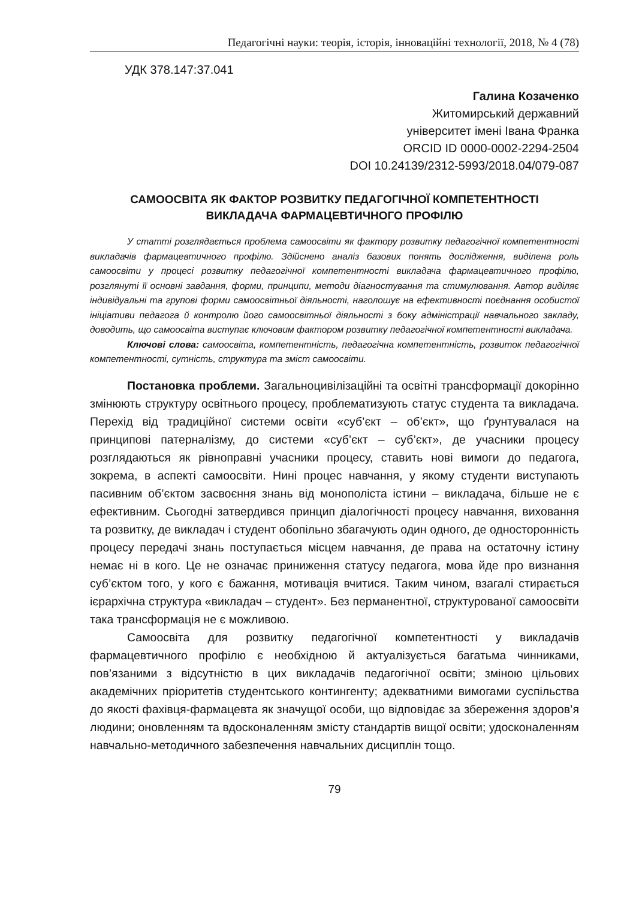Педагогічні науки: теорія, історія, інноваційні технології, 2018, № 4 (78)
УДК 378.147:37.041
Галина Козаченко
Житомирський державний
університет імені Івана Франка
ORCID ID 0000-0002-2294-2504
DOI 10.24139/2312-5993/2018.04/079-087
САМООСВІТА ЯК ФАКТОР РОЗВИТКУ ПЕДАГОГІЧНОЇ КОМПЕТЕНТНОСТІ
ВИКЛАДАЧА ФАРМАЦЕВТИЧНОГО ПРОФІЛЮ
У статті розглядається проблема самоосвіти як фактору розвитку педагогічної компетентності викладачів фармацевтичного профілю. Здійснено аналіз базових понять дослідження, виділена роль самоосвіти у процесі розвитку педагогічної компетентності викладача фармацевтичного профілю, розглянуті її основні завдання, форми, принципи, методи діагностування та стимулювання. Автор виділяє індивідуальні та групові форми самоосвітньої діяльності, наголошує на ефективності поєднання особистої ініціативи педагога й контролю його самоосвітньої діяльності з боку адміністрації навчального закладу, доводить, що самоосвіта виступає ключовим фактором розвитку педагогічної компетентності викладача.
Ключові слова: самоосвіта, компетентність, педагогічна компетентність, розвиток педагогічної компетентності, сутність, структура та зміст самоосвіти.
Постановка проблеми. Загальноцивілізаційні та освітні трансформації докорінно змінюють структуру освітнього процесу, проблематизують статус студента та викладача. Перехід від традиційної системи освіти «суб’єкт – об’єкт», що ґрунтувалася на принципові патерналізму, до системи «суб’єкт – суб’єкт», де учасники процесу розглядаються як рівноправні учасники процесу, ставить нові вимоги до педагога, зокрема, в аспекті самоосвіти. Нині процес навчання, у якому студенти виступають пасивним об’єктом засвоєння знань від монополіста істини – викладача, більше не є ефективним. Сьогодні затвердився принцип діалогічності процесу навчання, виховання та розвитку, де викладач і студент обопільно збагачують один одного, де односторонність процесу передачі знань поступається місцем навчання, де права на остаточну істину немає ні в кого. Це не означає приниження статусу педагога, мова йде про визнання суб’єктом того, у кого є бажання, мотивація вчитися. Таким чином, взагалі стирається ієрархічна структура «викладач – студент». Без перманентної, структурованої самоосвіти така трансформація не є можливою.
Самоосвіта для розвитку педагогічної компетентності у викладачів фармацевтичного профілю є необхідною й актуалізується багатьма чинниками, пов’язаними з відсутністю в цих викладачів педагогічної освіти; зміною цільових академічних пріоритетів студентського контингенту; адекватними вимогами суспільства до якості фахівця-фармацевта як значущої особи, що відповідає за збереження здоров’я людини; оновленням та вдосконаленням змісту стандартів вищої освіти; удосконаленням навчально-методичного забезпечення навчальних дисциплін тощо.
79